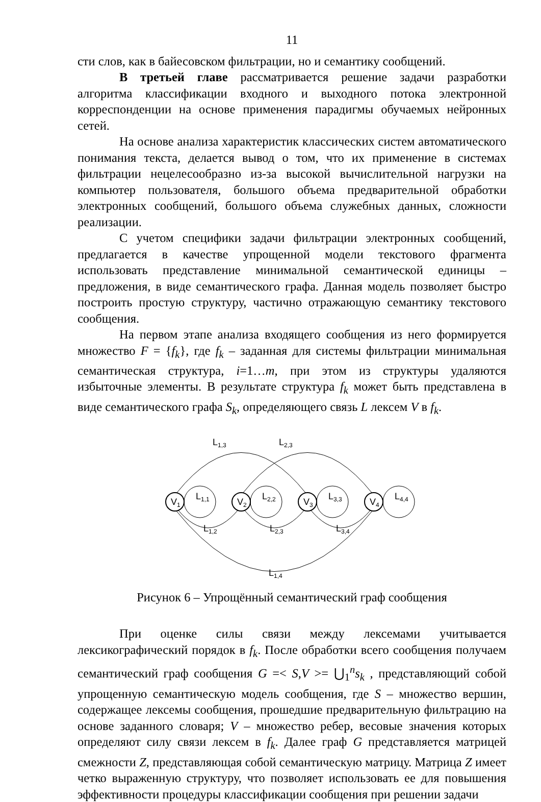11
сти слов, как в байесовском фильтрации, но и семантику сообщений.
В третьей главе рассматривается решение задачи разработки алгоритма классификации входного и выходного потока электронной корреспонденции на основе применения парадигмы обучаемых нейронных сетей.
На основе анализа характеристик классических систем автоматического понимания текста, делается вывод о том, что их применение в системах фильтрации нецелесообразно из-за высокой вычислительной нагрузки на компьютер пользователя, большого объема предварительной обработки электронных сообщений, большого объема служебных данных, сложности реализации.
С учетом специфики задачи фильтрации электронных сообщений, предлагается в качестве упрощенной модели текстового фрагмента использовать представление минимальной семантической единицы – предложения, в виде семантического графа. Данная модель позволяет быстро построить простую структуру, частично отражающую семантику текстового сообщения.
На первом этапе анализа входящего сообщения из него формируется множество F = {f<sub>k</sub>}, где f<sub>k</sub> – заданная для системы фильтрации минимальная семантическая структура, i=1…m, при этом из структуры удаляются избыточные элементы. В результате структура f<sub>k</sub> может быть представлена в виде семантического графа S<sub>k</sub>, определяющего связь L лексем V в f<sub>k</sub>.
L1,3
L2,3
V1
V2
V3
V4
L1,1
L2,2
L3,3
L4,4
L1,2
L2,3
L3,4
L1,4
Рисунок 6 – Упрощённый семантический граф сообщения
При оценке силы связи между лексемами учитывается лексикографический порядок в f<sub>k</sub>. После обработки всего сообщения получаем семантический граф сообщения G =< S,V >= ⋃<sub>1</sub><sup>n</sup>s<sub>k</sub> , представляющий собой упрощенную семантическую модель сообщения, где S – множество вершин, содержащее лексемы сообщения, прошедшие предварительную фильтрацию на основе заданного словаря; V – множество ребер, весовые значения которых определяют силу связи лексем в f<sub>k</sub>. Далее граф G представляется матрицей смежности Z, представляющая собой семантическую матрицу. Матрица Z имеет четко выраженную структуру, что позволяет использовать ее для повышения эффективности процедуры классификации сообщения при решении задачи